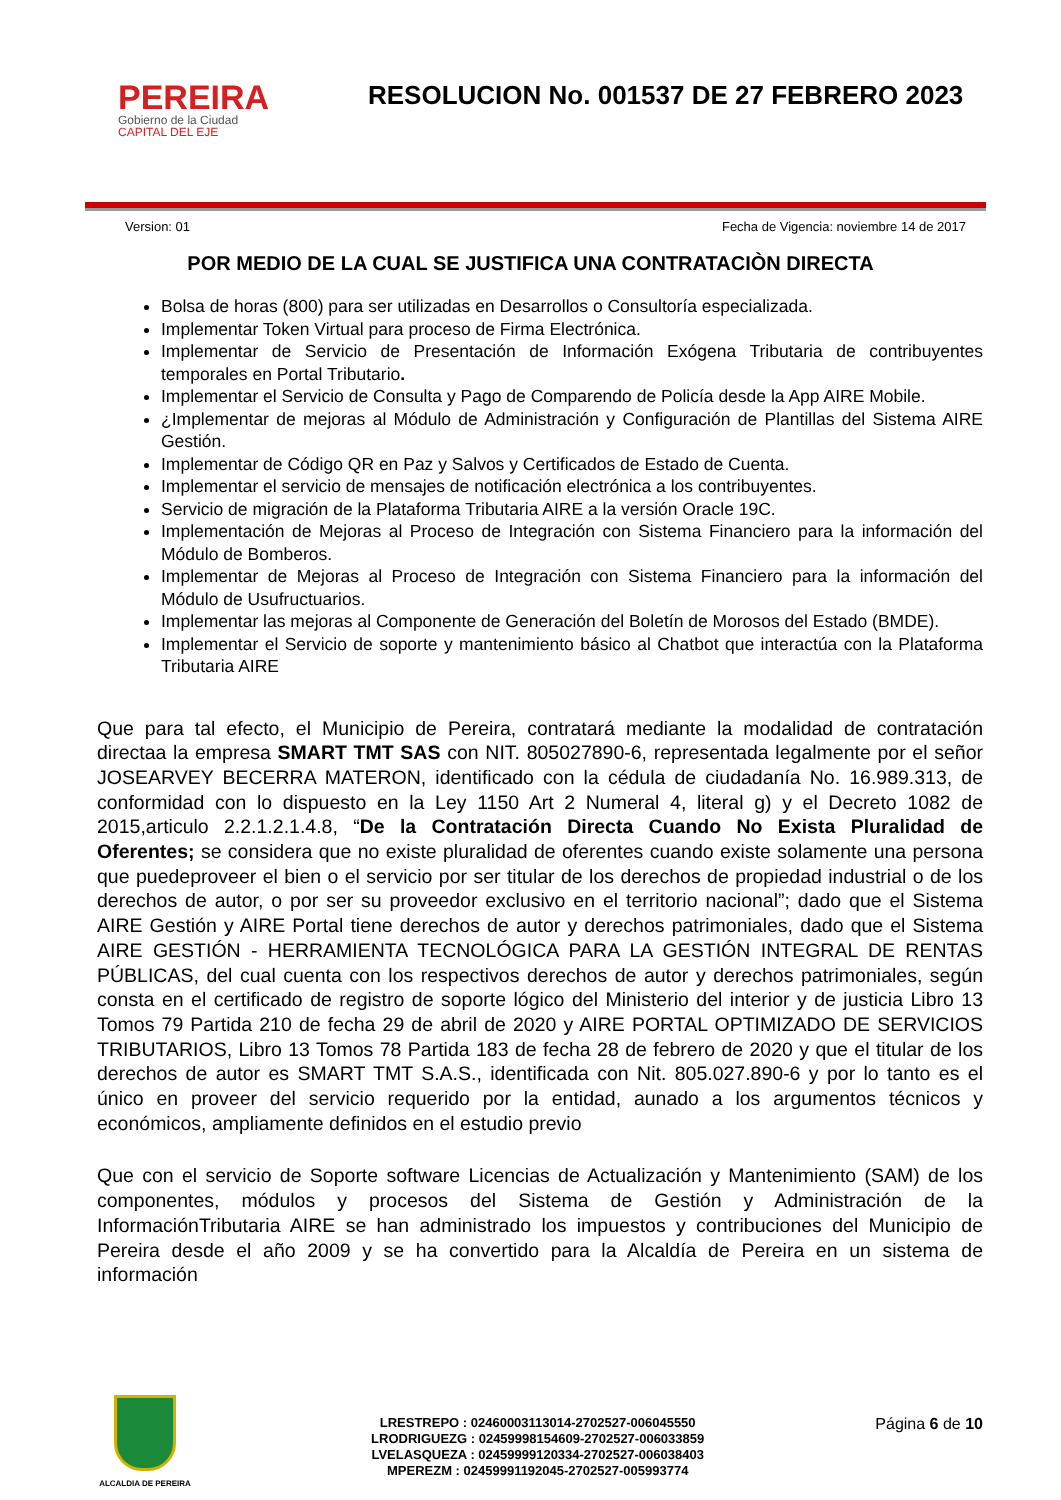PEREIRA
Gobierno de la Ciudad
CAPITAL DEL EJE
RESOLUCION No. 001537 DE 27 FEBRERO 2023
Version: 01 Fecha de Vigencia: noviembre 14 de 2017
POR MEDIO DE LA CUAL SE JUSTIFICA UNA CONTRATACIÒN DIRECTA
Bolsa de horas (800) para ser utilizadas en Desarrollos o Consultoría especializada.
Implementar Token Virtual para proceso de Firma Electrónica.
Implementar de Servicio de Presentación de Información Exógena Tributaria de contribuyentes temporales en Portal Tributario.
Implementar el Servicio de Consulta y Pago de Comparendo de Policía desde la App AIRE Mobile.
¿Implementar de mejoras al Módulo de Administración y Configuración de Plantillas del Sistema AIRE Gestión.
Implementar de Código QR en Paz y Salvos y Certificados de Estado de Cuenta.
Implementar el servicio de mensajes de notificación electrónica a los contribuyentes.
Servicio de migración de la Plataforma Tributaria AIRE a la versión Oracle 19C.
Implementación de Mejoras al Proceso de Integración con Sistema Financiero para la información del Módulo de Bomberos.
Implementar de Mejoras al Proceso de Integración con Sistema Financiero para la información del Módulo de Usufructuarios.
Implementar las mejoras al Componente de Generación del Boletín de Morosos del Estado (BMDE).
Implementar el Servicio de soporte y mantenimiento básico al Chatbot que interactúa con la Plataforma Tributaria AIRE
Que para tal efecto, el Municipio de Pereira, contratará mediante la modalidad de contratación directaa la empresa SMART TMT SAS con NIT. 805027890-6, representada legalmente por el señor JOSEARVEY BECERRA MATERON, identificado con la cédula de ciudadanía No. 16.989.313, de conformidad con lo dispuesto en la Ley 1150 Art 2 Numeral 4, literal g) y el Decreto 1082 de 2015,articulo 2.2.1.2.1.4.8, “De la Contratación Directa Cuando No Exista Pluralidad de Oferentes; se considera que no existe pluralidad de oferentes cuando existe solamente una persona que puedeproveer el bien o el servicio por ser titular de los derechos de propiedad industrial o de los derechos de autor, o por ser su proveedor exclusivo en el territorio nacional”; dado que el Sistema AIRE Gestión y AIRE Portal tiene derechos de autor y derechos patrimoniales, dado que el Sistema AIRE GESTIÓN - HERRAMIENTA TECNOLÓGICA PARA LA GESTIÓN INTEGRAL DE RENTAS PÚBLICAS, del cual cuenta con los respectivos derechos de autor y derechos patrimoniales, según consta en el certificado de registro de soporte lógico del Ministerio del interior y de justicia Libro 13 Tomos 79 Partida 210 de fecha 29 de abril de 2020 y AIRE PORTAL OPTIMIZADO DE SERVICIOS TRIBUTARIOS, Libro 13 Tomos 78 Partida 183 de fecha 28 de febrero de 2020 y que el titular de los derechos de autor es SMART TMT S.A.S., identificada con Nit. 805.027.890-6 y por lo tanto es el único en proveer del servicio requerido por la entidad, aunado a los argumentos técnicos y económicos, ampliamente definidos en el estudio previo
Que con el servicio de Soporte software Licencias de Actualización y Mantenimiento (SAM) de los componentes, módulos y procesos del Sistema de Gestión y Administración de la InformaciónTributaria AIRE se han administrado los impuestos y contribuciones del Municipio de Pereira desde el año 2009 y se ha convertido para la Alcaldía de Pereira en un sistema de información
ALCALDIA DE PEREIRA
LRESTREPO : 02460003113014-2702527-006045550
LRODRIGUEZG : 02459998154609-2702527-006033859
LVELASQUEZA : 02459999120334-2702527-006038403
MPEREZM : 02459991192045-2702527-005993774
Página 6 de 10